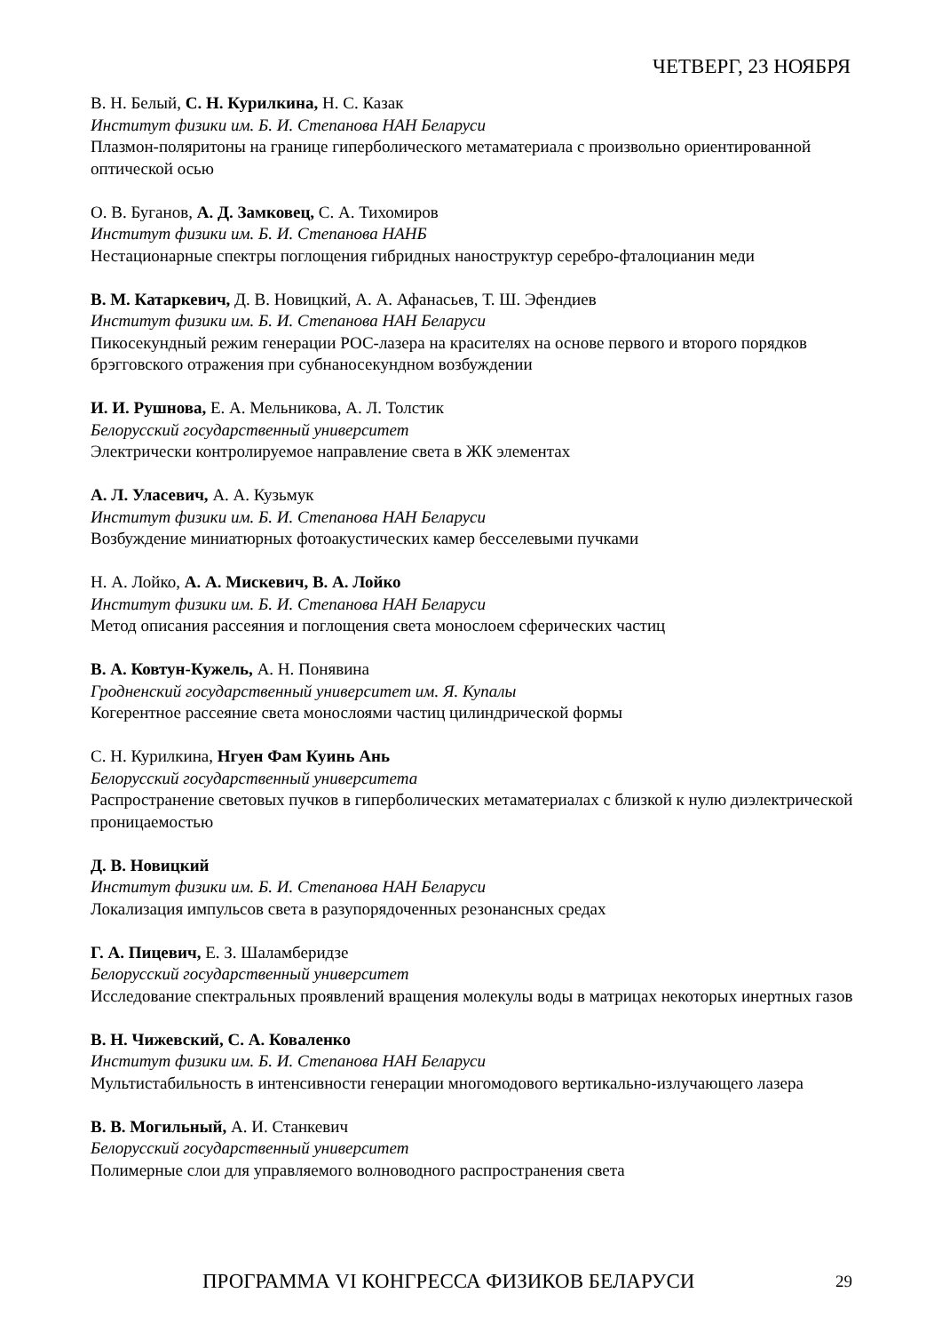ЧЕТВЕРГ, 23 НОЯБРЯ
В. Н. Белый, С. Н. Курилкина, Н. С. Казак
Институт физики им. Б. И. Степанова НАН Беларуси
Плазмон-поляритоны на границе гиперболического метаматериала с произвольно ориентированной оптической осью
О. В. Буганов, А. Д. Замковец, С. А. Тихомиров
Институт физики им. Б. И. Степанова НАНБ
Нестационарные спектры поглощения гибридных наноструктур серебро-фталоцианин меди
В. М. Катаркевич, Д. В. Новицкий, А. А. Афанасьев, Т. Ш. Эфендиев
Институт физики им. Б. И. Степанова НАН Беларуси
Пикосекундный режим генерации РОС-лазера на красителях на основе первого и второго порядков брэгговского отражения при субнаносекундном возбуждении
И. И. Рушнова, Е. А. Мельникова, А. Л. Толстик
Белорусский государственный университет
Электрически контролируемое направление света в ЖК элементах
А. Л. Уласевич, А. А. Кузьмук
Институт физики им. Б. И. Степанова НАН Беларуси
Возбуждение миниатюрных фотоакустических камер бесселевыми пучками
Н. А. Лойко, А. А. Мискевич, В. А. Лойко
Институт физики им. Б. И. Степанова НАН Беларуси
Метод описания рассеяния и поглощения света монослоем сферических частиц
В. А. Ковтун-Кужель, А. Н. Понявина
Гродненский государственный университет им. Я. Купалы
Когерентное рассеяние света монослоями частиц цилиндрической формы
С. Н. Курилкина, Нгуен Фам Куинь Ань
Белорусский государственный университета
Распространение световых пучков в гиперболических метаматериалах с близкой к нулю диэлектрической проницаемостью
Д. В. Новицкий
Институт физики им. Б. И. Степанова НАН Беларуси
Локализация импульсов света в разупорядоченных резонансных средах
Г. А. Пицевич, Е. З. Шаламберидзе
Белорусский государственный университет
Исследование спектральных проявлений вращения молекулы воды в матрицах некоторых инертных газов
В. Н. Чижевский, С. А. Коваленко
Институт физики им. Б. И. Степанова НАН Беларуси
Мультистабильность в интенсивности генерации многомодового вертикально-излучающего лазера
В. В. Могильный, А. И. Станкевич
Белорусский государственный университет
Полимерные слои для управляемого волноводного распространения света
ПРОГРАММА VI КОНГРЕССА ФИЗИКОВ БЕЛАРУСИ 29